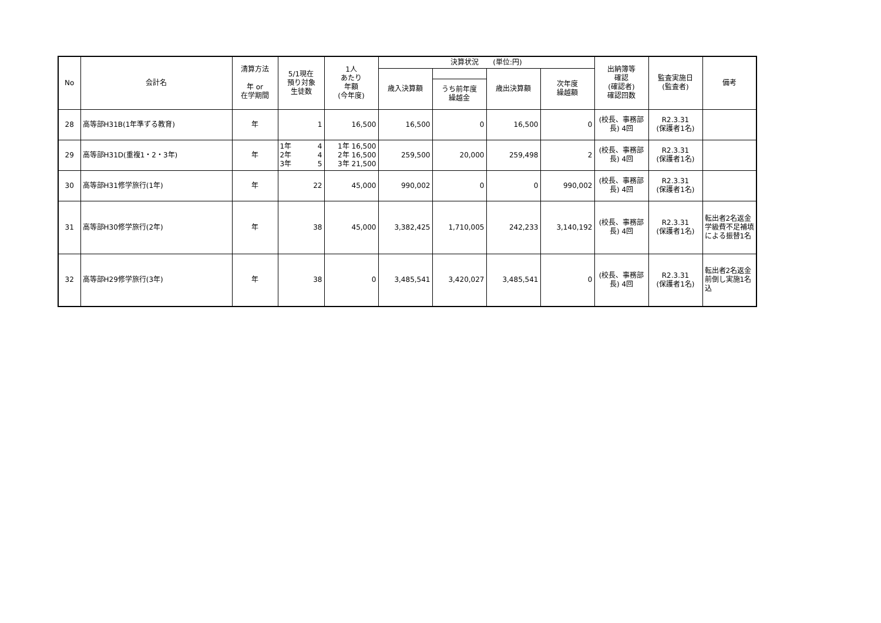| No | 会計名 | 清算方法 年 or 在学期間 | 5/1現在 預り対象 生徒数 | 1人 あたり 年額 (今年度) | 決算状況 (単位:円) | | | | 出納簿等 確認 (確認者) 確認回数 | 監査実施日 (監査者) | 備考 |
| --- | --- | --- | --- | --- | --- | --- | --- | --- | --- | --- | --- |
| | | | | | 歳入決算額 | | 歳出決算額 | 次年度 繰越額 | | | |
| | | | | | | うち前年度 繰越金 | | | | | |
| 28 | 高等部H31B(1年準ずる教育) | 年 | 1 | 16,500 | 16,500 | 0 | 16,500 | 0 | (校長、事務部長) 4回 | R2.3.31 (保護者1名) | |
| 29 | 高等部H31D(重複1・2・3年) | 年 | 1年 4 2年 4 3年 5 | 1年 16,500 2年 16,500 3年 21,500 | 259,500 | 20,000 | 259,498 | 2 | (校長、事務部長) 4回 | R2.3.31 (保護者1名) | |
| 30 | 高等部H31修学旅行(1年) | 年 | 22 | 45,000 | 990,002 | 0 | 0 | 990,002 | (校長、事務部長) 4回 | R2.3.31 (保護者1名) | |
| 31 | 高等部H30修学旅行(2年) | 年 | 38 | 45,000 | 3,382,425 | 1,710,005 | 242,233 | 3,140,192 | (校長、事務部長) 4回 | R2.3.31 (保護者1名) | 転出者2名返金 学級費不足補填による振替1名 |
| 32 | 高等部H29修学旅行(3年) | 年 | 38 | 0 | 3,485,541 | 3,420,027 | 3,485,541 | 0 | (校長、事務部長) 4回 | R2.3.31 (保護者1名) | 転出者2名返金 前倒し実施1名込 |